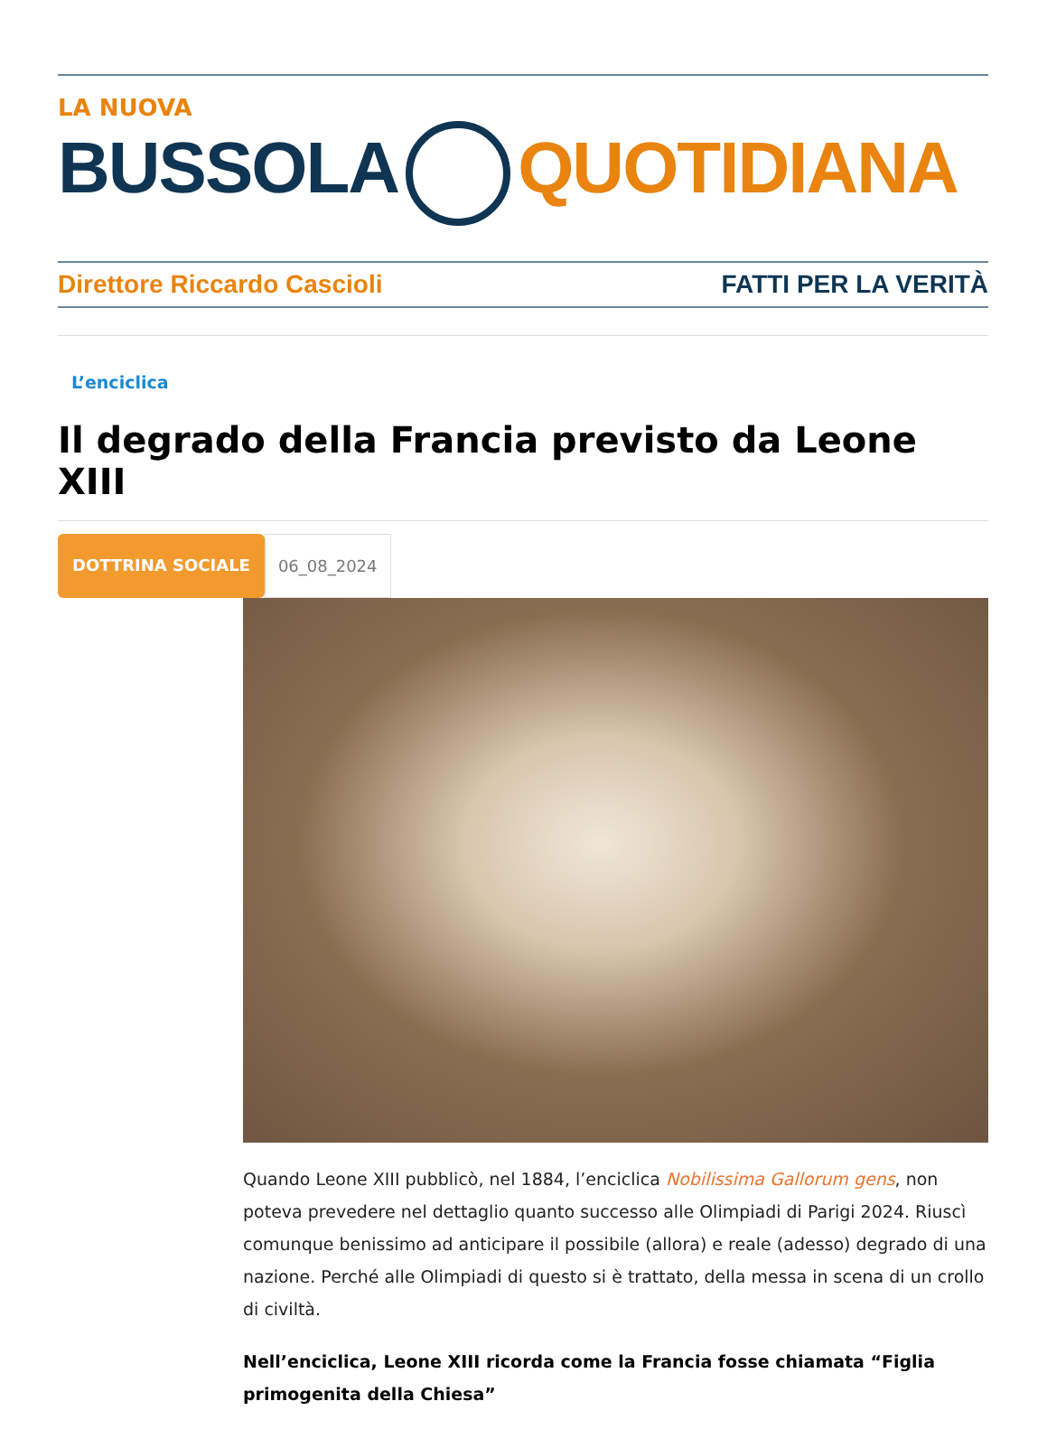LA NUOVA
BUSSOLA QUOTIDIANA
Direttore Riccardo Cascioli FATTI PER LA VERITÀ
L’enciclica
Il degrado della Francia previsto da Leone XIII
DOTTRINA SOCIALE 06_08_2024
Quando Leone XIII pubblicò, nel 1884, l’enciclica Nobilissima Gallorum gens, non poteva prevedere nel dettaglio quanto successo alle Olimpiadi di Parigi 2024. Riuscì comunque benissimo ad anticipare il possibile (allora) e reale (adesso) degrado di una nazione. Perché alle Olimpiadi di questo si è trattato, della messa in scena di un crollo di civiltà.
Nell’enciclica, Leone XIII ricorda come la Francia fosse chiamata “Figlia primogenita della Chiesa”